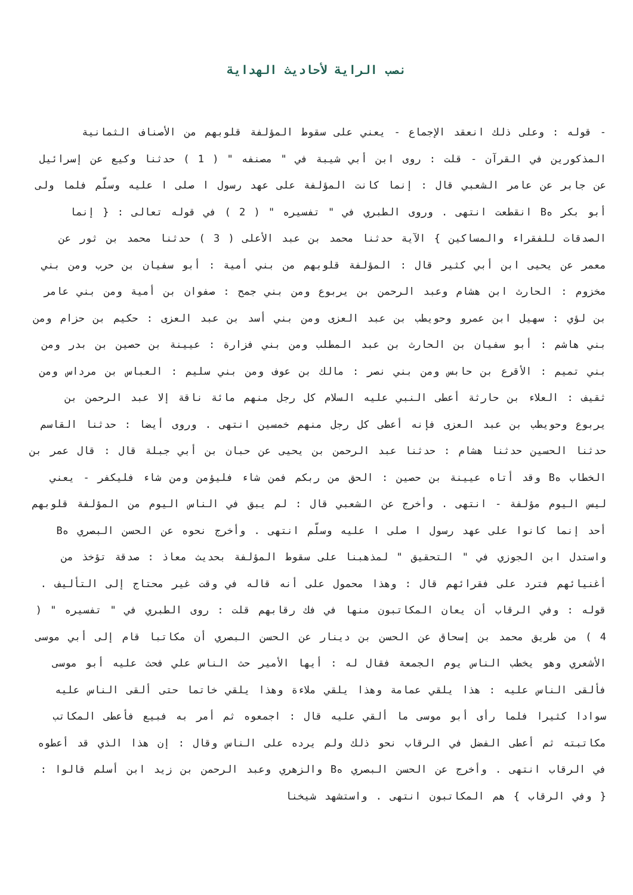نصب الراية لأحاديث الهداية
- قوله : وعلى ذلك انعقد الإجماع - يعني على سقوط المؤلفة قلوبهم من الأصناف الثمانية المذكورين في القرآن - قلت : روى ابن أبي شيبة في " مصنفه " ( 1 ) حدثنا وكيع عن إسرائيل عن جابر عن عامر الشعبي قال : إنما كانت المؤلفة على عهد رسول ا صلى ا عليه وسلّم فلما ولى أبو بكر هB انقطعت انتهى . وروى الطبري في " تفسيره " ( 2 ) في قوله تعالى : { إنما الصدقات للفقراء والمساكين } الآية حدثنا محمد بن عبد الأعلى ( 3 ) حدثنا محمد بن ثور عن معمر عن يحيى ابن أبي كثير قال : المؤلفة قلوبهم من بني أمية : أبو سفيان بن حرب ومن بني مخزوم : الحارث ابن هشام وعبد الرحمن بن يربوع ومن بني جمح : صفوان بن أمية ومن بني عامر بن لؤي : سهيل ابن عمرو وحويطب بن عبد العزى ومن بني أسد بن عبد العزى : حكيم بن حزام ومن بني هاشم : أبو سفيان بن الحارث بن عبد المطلب ومن بني فزارة : عيينة بن حصين بن بدر ومن بني تميم : الأقرع بن حابس ومن بني نصر : مالك بن عوف ومن بني سليم : العباس بن مرداس ومن ثقيف : العلاء بن حارثة أعطى النبي عليه السلام كل رجل منهم مائة ناقة إلا عبد الرحمن بن يربوع وحويطب بن عبد العزى فإنه أعطى كل رجل منهم خمسين انتهى . وروى أيضا : حدثنا القاسم حدثنا الحسين حدثنا هشام : حدثنا عبد الرحمن بن يحيى عن حبان بن أبي جبلة قال : قال عمر بن الخطاب هB وقد أتاه عيينة بن حصين : الحق من ربكم فمن شاء فليؤمن ومن شاء فليكفر - يعني ليس اليوم مؤلفة - انتهى . وأخرج عن الشعبي قال : لم يبق في الناس اليوم من المؤلفة قلوبهم أحد إنما كانوا على عهد رسول ا صلى ا عليه وسلّم انتهى . وأخرج نحوه عن الحسن البصري هB واستدل ابن الجوزي في " التحقيق " لمذهبنا على سقوط المؤلفة بحديث معاذ : صدقة تؤخذ من أغنيائهم فترد على فقرائهم قال : وهذا محمول على أنه قاله في وقت غير محتاج إلى التأليف .
قوله : وفي الرقاب أن يعان المكاتبون منها في فك رقابهم قلت : روى الطبري في " تفسيره " ( 4 ) من طريق محمد بن إسحاق عن الحسن بن دينار عن الحسن البصري أن مكاتبا قام إلى أبي موسى الأشعري وهو يخطب الناس يوم الجمعة فقال له : أيها الأمير حث الناس علي فحث عليه أبو موسى فألقى الناس عليه : هذا يلقي عمامة وهذا يلقي ملاءة وهذا يلقي خاتما حتى ألقى الناس عليه سوادا كثيرا فلما رأى أبو موسى ما ألقي عليه قال : اجمعوه ثم أمر به فبيع فأعطى المكاتب مكاتبته ثم أعطى الفضل في الرقاب نحو ذلك ولم يرده على الناس وقال : إن هذا الذي قد أعطوه في الرقاب انتهى . وأخرج عن الحسن البصري هB والزهري وعبد الرحمن بن زيد ابن أسلم قالوا : { وفي الرقاب } هم المكاتبون انتهى . واستشهد شيخنا